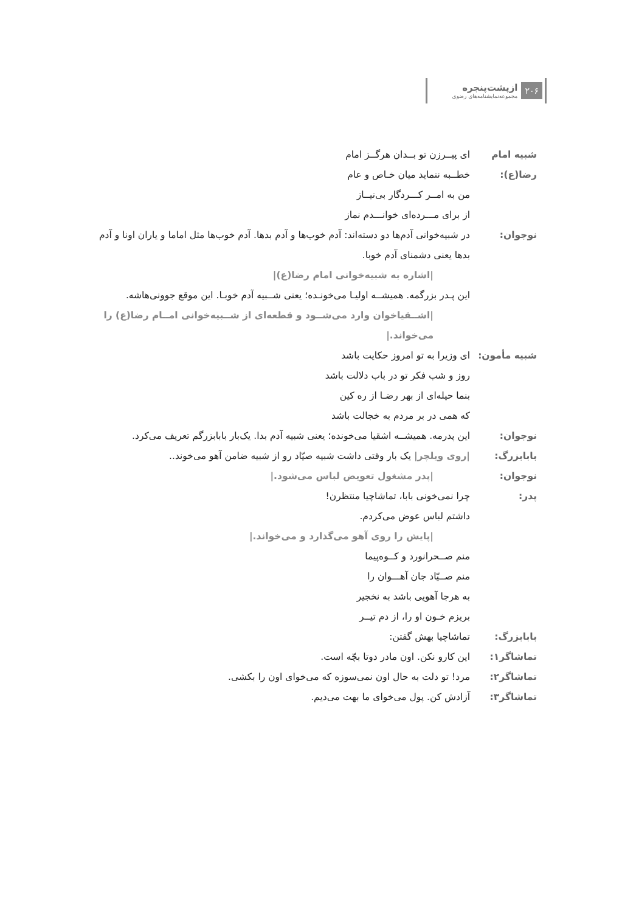۲۰۶
ازپشت‌پنجره
مجموعه‌نمایشنامه‌های رضوی
شبیه امام رضا(ع):
ای پیــرزن تو بــدان هرگــز امام
خطــبه ننماید میان خـاص و عام
من به امــر کـــردگار بی‌نیــاز
از برای مـــرده‌ای خوانـــدم نماز
نوجوان: در شبیه‌خوانی آدم‌ها دو دسته‌اند: آدم خوب‌ها و آدم بدها. آدم خوب‌ها مثل اماما و یاران اونا و آدم بدها یعنی دشمنای آدم خوبا.
|اشاره به شبیه‌خوانی امام رضا(ع)|
این پـدر بزرگمه. همیشــه اولیـا می‌خونـده؛ یعنی شــبیه آدم خوبـا. این موقع جوونی‌هاشه.
|اشــقیاخوان وارد می‌شــود و قطعه‌ای از شــبیه‌خوانی امــام رضا(ع) را می‌خواند.|
شبیه مأمون: ای وزیرا به تو امروز حکایت باشد
روز و شب فکر تو در باب دلالت باشد
بنما حیله‌ای از بهر رضـا از ره کین
که همی در بر مردم به خجالت باشد
نوجوان: این پدرمه. همیشــه اشقیا می‌خونده؛ یعنی شبیه آدم بدا. یک‌بار بابابزرگم تعریف می‌کرد.
بابابزرگ: |روی ویلچر| یک بار وقتی داشت شبیه صیّاد رو از شبیه ضامن آهو می‌خوند..
نوجوان: |پدر مشغول تعویض لباس می‌شود.|
پدر: چرا نمی‌خونی بابا، تماشاچیا منتظرن!
داشتم لباس عوض می‌کردم.
|پایش را روی آهو می‌گذارد و می‌خواند.|
منم صــحرانورد و کــوه‌پیما
منم صــیّاد جان آهـــوان را
به هرجا آهویی باشد به نخجیر
بریزم خـون او را، از دم تیــر
بابابزرگ: تماشاچیا بهش گفتن:
تماشاگر۱: این کارو نکن. اون مادر دوتا بچّه است.
تماشاگر۲: مرد! تو دلت به حال اون نمی‌سوزه که می‌خوای اون را بکشی.
تماشاگر۳: آزادش کن. پول می‌خوای ما بهت می‌دیم.